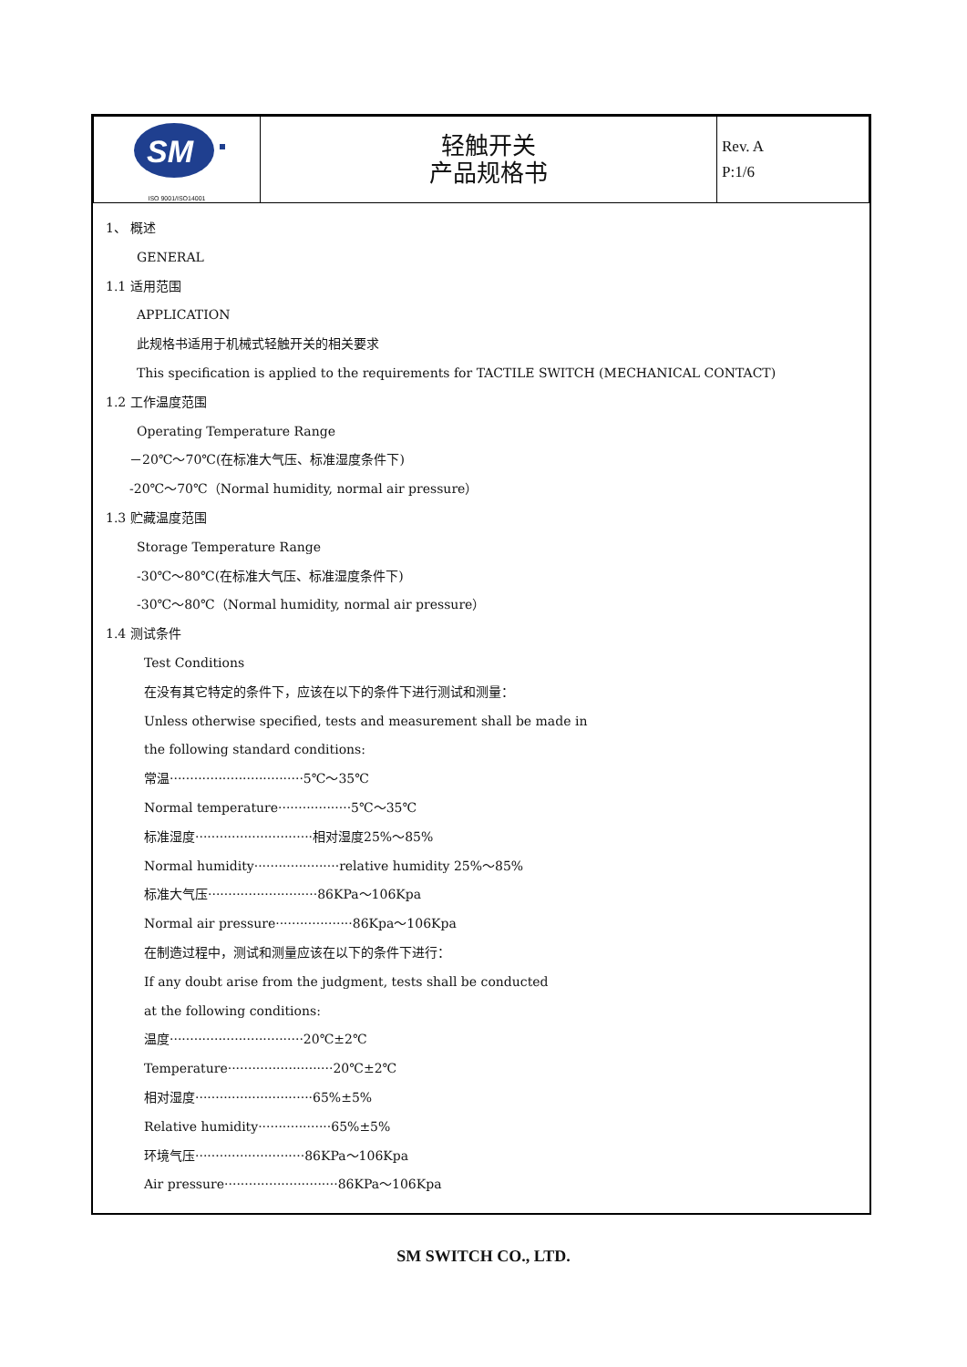| SM ISO 9001/ISO14001 | 轻触开关 产品规格书 | Rev. A P:1/6 |
1、 概述
GENERAL
1.1 适用范围
APPLICATION
此规格书适用于机械式轻触开关的相关要求
This specification is applied to the requirements for TACTILE SWITCH (MECHANICAL CONTACT)
1.2 工作温度范围
Operating Temperature Range
－20℃～70℃(在标准大气压、标准湿度条件下)
-20℃～70℃（Normal humidity, normal air pressure）
1.3 贮藏温度范围
Storage Temperature Range
-30℃～80℃(在标准大气压、标准湿度条件下)
-30℃～80℃（Normal humidity, normal air pressure）
1.4 测试条件
Test Conditions
在没有其它特定的条件下，应该在以下的条件下进行测试和测量：
Unless otherwise specified, tests and measurement shall be made in
the following standard conditions:
常温·································5℃～35℃
Normal temperature··················5℃～35℃
标准湿度·····························相对湿度25%～85%
Normal humidity·····················relative humidity 25%～85%
标准大气压···························86KPa～106Kpa
Normal air pressure···················86Kpa～106Kpa
在制造过程中，测试和测量应该在以下的条件下进行：
If any doubt arise from the judgment, tests shall be conducted
at the following conditions:
温度·································20℃±2℃
Temperature··························20℃±2℃
相对湿度·····························65%±5%
Relative humidity··················65%±5%
环境气压···························86KPa～106Kpa
Air pressure····························86KPa～106Kpa
SM SWITCH CO., LTD.